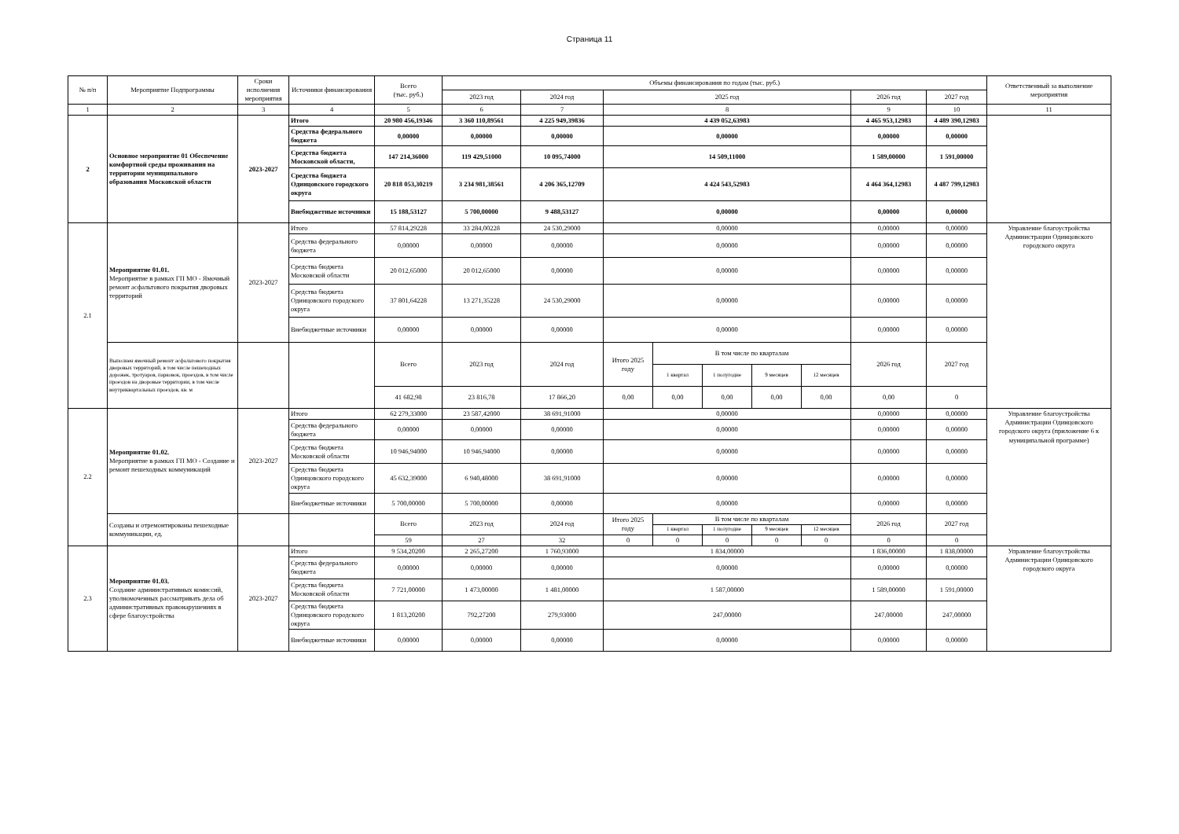Страница 11
| № п/п | Мероприятие Подпрограммы | Сроки исполнения мероприятия | Источники финансирования | Всего (тыс. руб.) | Объемы финансирования по годам (тыс. руб.) | | | | | | | | | Ответственный за выполнение мероприятия |
| --- | --- | --- | --- | --- | --- | --- | --- | --- | --- | --- | --- | --- | --- | --- |
| | | | | | 2023 год | 2024 год | 2025 год | | | | | 2026 год | 2027 год | |
| 1 | 2 | 3 | 4 | 5 | 6 | 7 | 8 | | | | | 9 | 10 | 11 |
| 2 | Основное мероприятие 01 Обеспечение комфортной среды проживания на территории муниципального образования Московской области | 2023-2027 | Итого | 20 980 456,19346 | 3 360 110,89561 | 4 225 949,39836 | 4 439 052,63983 | | | | | 4 465 953,12983 | 4 489 390,12983 | |
| | | | Средства федерального бюджета | 0,00000 | 0,00000 | 0,00000 | 0,00000 | | | | | 0,00000 | 0,00000 | |
| | | | Средства бюджета Московской области, | 147 214,36000 | 119 429,51000 | 10 095,74000 | 14 509,11000 | | | | | 1 589,00000 | 1 591,00000 | |
| | | | Средства бюджета Одинцовского городского округа | 20 818 053,30219 | 3 234 981,38561 | 4 206 365,12709 | 4 424 543,52983 | | | | | 4 464 364,12983 | 4 487 799,12983 | |
| | | | Внебюджетные источники | 15 188,53127 | 5 700,00000 | 9 488,53127 | 0,00000 | | | | | 0,00000 | 0,00000 | |
| 2.1 | Мероприятие 01.01. Мероприятие в рамках ГП МО - Ямочный ремонт асфальтового покрытия дворовых территорий | 2023-2027 | Итого | 57 814,29228 | 33 284,00228 | 24 530,29000 | 0,00000 | | | | | 0,00000 | 0,00000 | Управление благоустройства Администрации Одинцовского городского округа |
| | | | Средства федерального бюджета | 0,00000 | 0,00000 | 0,00000 | 0,00000 | | | | | 0,00000 | 0,00000 | |
| | | | Средства бюджета Московской области | 20 012,65000 | 20 012,65000 | 0,00000 | 0,00000 | | | | | 0,00000 | 0,00000 | |
| | | | Средства бюджета Одинцовского городского округа | 37 801,64228 | 13 271,35228 | 24 530,29000 | 0,00000 | | | | | 0,00000 | 0,00000 | |
| | | | Внебюджетные источники | 0,00000 | 0,00000 | 0,00000 | 0,00000 | | | | | 0,00000 | 0,00000 | |
| | Выполнен ямочный ремонт асфальтового покрытия дворовых территорий, в том числе пешеходных дорожек, тротуаров, парковок, проездов, в том числе проездов на дворовые территории, в том числе внутриквартальных проездов, кв. м | | | Всего | 2023 год | 2024 год | Итого 2025 году | В том числе по кварталам | | | | 2026 год | 2027 год | |
| | | | | | | | | 1 квартал | 1 полугодие | 9 месяцев | 12 месяцев | | | |
| | | | | 41 682,98 | 23 816,78 | 17 866,20 | 0,00 | 0,00 | 0,00 | 0,00 | 0,00 | 0,00 | 0 | |
| 2.2 | Мероприятие 01.02. Мероприятие в рамках ГП МО - Создание и ремонт пешеходных коммуникаций | 2023-2027 | Итого | 62 279,33000 | 23 587,42000 | 38 691,91000 | 0,00000 | | | | | 0,00000 | 0,00000 | Управление благоустройства Администрации Одинцовского городского округа (приложение 6 к муниципальной программе) |
| | | | Средства федерального бюджета | 0,00000 | 0,00000 | 0,00000 | 0,00000 | | | | | 0,00000 | 0,00000 | |
| | | | Средства бюджета Московской области | 10 946,94000 | 10 946,94000 | 0,00000 | 0,00000 | | | | | 0,00000 | 0,00000 | |
| | | | Средства бюджета Одинцовского городского округа | 45 632,39000 | 6 940,48000 | 38 691,91000 | 0,00000 | | | | | 0,00000 | 0,00000 | |
| | | | Внебюджетные источники | 5 700,00000 | 5 700,00000 | 0,00000 | 0,00000 | | | | | 0,00000 | 0,00000 | |
| | Созданы и отремонтированы пешеходные коммуникации, ед. | | | Всего | 2023 год | 2024 год | Итого 2025 году | В том числе по кварталам | | | | 2026 год | 2027 год | |
| | | | | | | | | 1 квартал | 1 полугодие | 9 месяцев | 12 месяцев | | | |
| | | | | 59 | 27 | 32 | 0 | 0 | 0 | 0 | 0 | 0 | 0 | |
| 2.3 | Мероприятие 01.03. Создание административных комиссий, уполномоченных рассматривать дела об административных правонарушениях в сфере благоустройства | 2023-2027 | Итого | 9 534,20200 | 2 265,27200 | 1 760,93000 | 1 834,00000 | | | | | 1 836,00000 | 1 838,00000 | Управление благоустройства Администрации Одинцовского городского округа |
| | | | Средства федерального бюджета | 0,00000 | 0,00000 | 0,00000 | 0,00000 | | | | | 0,00000 | 0,00000 | |
| | | | Средства бюджета Московской области | 7 721,00000 | 1 473,00000 | 1 481,00000 | 1 587,00000 | | | | | 1 589,00000 | 1 591,00000 | |
| | | | Средства бюджета Одинцовского городского округа | 1 813,20200 | 792,27200 | 279,93000 | 247,00000 | | | | | 247,00000 | 247,00000 | |
| | | | Внебюджетные источники | 0,00000 | 0,00000 | 0,00000 | 0,00000 | | | | | 0,00000 | 0,00000 | |